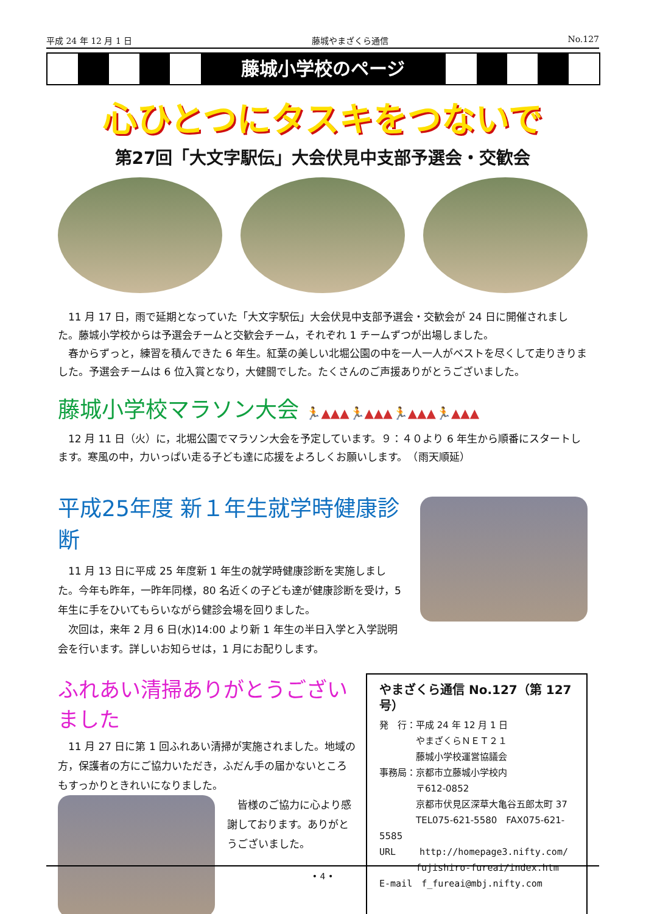平成 24 年 12 月 1 日 藤城やまざくら通信 No.127
藤城小学校のページ
心ひとつにタスキをつないで
第27回「大文字駅伝」大会伏見中支部予選会・交歓会
11 月 17 日，雨で延期となっていた「大文字駅伝」大会伏見中支部予選会・交歓会が 24 日に開催されました。藤城小学校からは予選会チームと交歓会チーム，それぞれ 1 チームずつが出場しました。
春からずっと，練習を積んできた 6 年生。紅葉の美しい北堀公園の中を一人一人がベストを尽くして走りきりました。予選会チームは 6 位入賞となり，大健闘でした。たくさんのご声援ありがとうございました。
藤城小学校マラソン大会 🏃▲▲▲🏃▲▲▲🏃▲▲▲🏃▲▲▲
12 月 11 日（火）に，北堀公園でマラソン大会を予定しています。９：４０より 6 年生から順番にスタートします。寒風の中，力いっぱい走る子ども達に応援をよろしくお願いします。　（雨天順延）
平成25年度 新１年生就学時健康診断
11 月 13 日に平成 25 年度新 1 年生の就学時健康診断を実施しました。今年も昨年，一昨年同様，80 名近くの子ども達が健康診断を受け，5 年生に手をひいてもらいながら健診会場を回りました。
次回は，来年 2 月 6 日(水)14:00 より新 1 年生の半日入学と入学説明会を行います。詳しいお知らせは，1 月にお配りします。
ふれあい清掃ありがとうございました
11 月 27 日に第 1 回ふれあい清掃が実施されました。地域の方，保護者の方にご協力いただき，ふだん手の届かないところもすっかりときれいになりました。
皆様のご協力に心より感謝しております。ありがとうございました。
やまざくら通信 No.127（第 127 号）
発　行：平成 24 年 12 月 1 日
　　　　やまざくらＮＥＴ２１
　　　　藤城小学校運営協議会
事務局：京都市立藤城小学校内
　　　　〒612-0852
　　　　京都市伏見区深草大亀谷五郎太町 37
　　　　TEL075-621-5580　FAX075-621-5585
URL　　 http://homepage3.nifty.com/
　　　　fujishiro-fureai/index.htm
E-mail　f_fureai@mbj.nifty.com
• 4 •